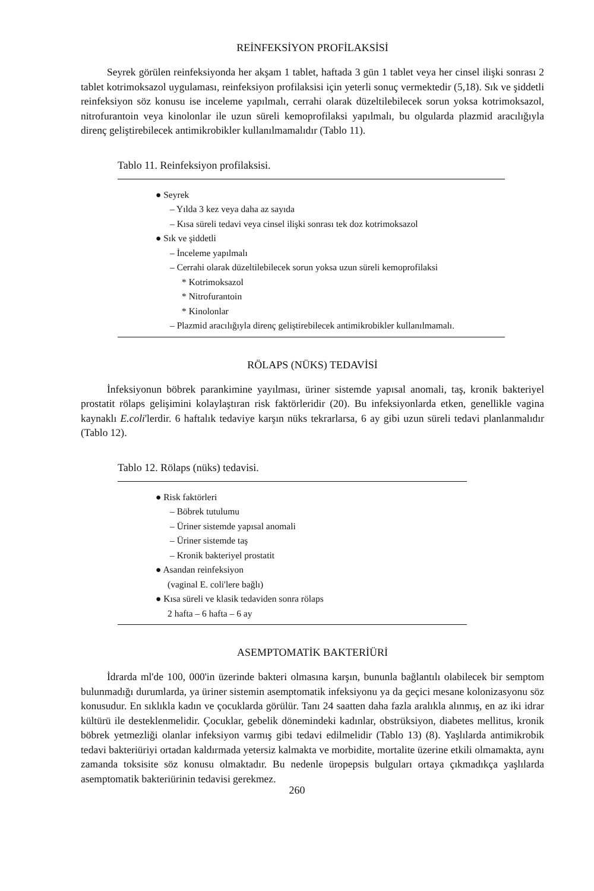REİNFEKSİYON PROFİLAKSİSİ
Seyrek görülen reinfeksiyonda her akşam 1 tablet, haftada 3 gün 1 tablet veya her cinsel ilişki sonrası 2 tablet kotrimoksazol uygulaması, reinfeksiyon profilaksisi için yeterli sonuç vermektedir (5,18). Sık ve şiddetli reinfeksiyon söz konusu ise inceleme yapılmalı, cerrahi olarak düzeltilebilecek sorun yoksa kotrimoksazol, nitrofurantoin veya kinolonlar ile uzun süreli kemoprofilaksi yapılmalı, bu olgularda plazmid aracılığıyla direnç geliştirebilecek antimikrobikler kullanılmamalıdır (Tablo 11).
Tablo 11. Reinfeksiyon profilaksisi.
● Seyrek
– Yılda 3 kez veya daha az sayıda
– Kısa süreli tedavi veya cinsel ilişki sonrası tek doz kotrimoksazol
● Sık ve şiddetli
– İnceleme yapılmalı
– Cerrahi olarak düzeltilebilecek sorun yoksa uzun süreli kemoprofilaksi
* Kotrimoksazol
* Nitrofurantoin
* Kinolonlar
– Plazmid aracılığıyla direnç geliştirebilecek antimikrobikler kullanılmamalı.
RÖLAPS (NÜKS) TEDAVİSİ
İnfeksiyonun böbrek parankimine yayılması, üriner sistemde yapısal anomali, taş, kronik bakteriyel prostatit rölaps gelişimini kolaylaştıran risk faktörleridir (20). Bu infeksiyonlarda etken, genellikle vagina kaynaklı E.coli'lerdir. 6 haftalık tedaviye karşın nüks tekrarlarsa, 6 ay gibi uzun süreli tedavi planlanmalıdır (Tablo 12).
Tablo 12. Rölaps (nüks) tedavisi.
● Risk faktörleri
– Böbrek tutulumu
– Üriner sistemde yapısal anomali
– Üriner sistemde taş
– Kronik bakteriyel prostatit
● Asandan reinfeksiyon
(vaginal E. coli'lere bağlı)
● Kısa süreli ve klasik tedaviden sonra rölaps
2 hafta – 6 hafta – 6 ay
ASEMPTOMATİK BAKTERİÜRİ
İdrarda ml'de 100, 000'in üzerinde bakteri olmasına karşın, bununla bağlantılı olabilecek bir semptom bulunmadığı durumlarda, ya üriner sistemin asemptomatik infeksiyonu ya da geçici mesane kolonizasyonu söz konusudur. En sıklıkla kadın ve çocuklarda görülür. Tanı 24 saatten daha fazla aralıkla alınmış, en az iki idrar kültürü ile desteklenmelidir. Çocuklar, gebelik dönemindeki kadınlar, obstrüksiyon, diabetes mellitus, kronik böbrek yetmezliği olanlar infeksiyon varmış gibi tedavi edilmelidir (Tablo 13) (8). Yaşlılarda antimikrobik tedavi bakteriüriyi ortadan kaldırmada yetersiz kalmakta ve morbidite, mortalite üzerine etkili olmamakta, aynı zamanda toksisite söz konusu olmaktadır. Bu nedenle üropepsis bulguları ortaya çıkmadıkça yaşlılarda asemptomatik bakteriürinin tedavisi gerekmez.
260